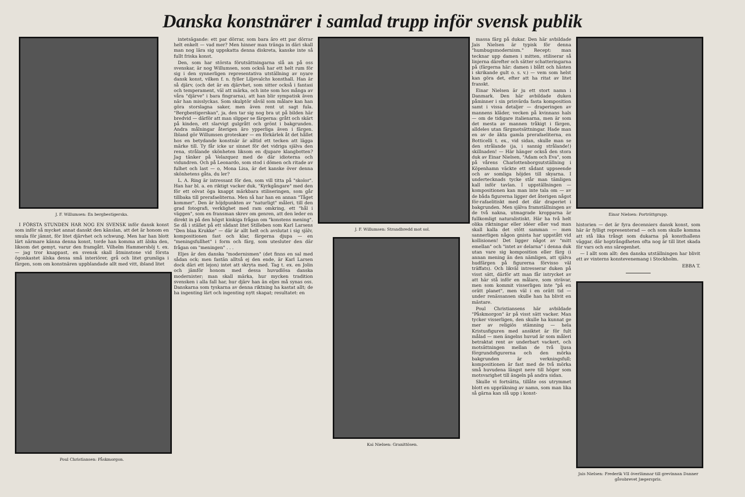Danska konstnärer i samlad trupp inför svensk publik
J. F. Willumsen: En bergbestigerska.
I FÖRSTA STUNDEN HAR NOG EN SVENSK inför dansk konst som inför så mycket annat danskt den känslan, att det är honom en smula för jämnt, för litet djärvhet och schwung. Men har han blott lärt närmare känna denna konst, torde han komma att älska den, liksom det gemyt, varur den framgått. Vilhelm Hammershöj t. ex. — jag tror knappast, en svensk skall åtminstone vid första ögonkastet älska dessa små interiörer, grå och litet grumliga i färgen, som om konstnären uppblandade allt med vitt, ibland litet
Poul Christiansen: Påskmorgon.
intetsägande: ett par dörrar, som bara äro ett par dörrar helt enkelt — vad mer? Men hinner man tränga in däri skall man nog lära sig uppskatta denna diskreta, kanske inte så fullt friska konst.
Den, som har största förutsättningarna slå an på oss svenskar, är nog Willumsen, som också har ett helt rum för sig i den synnerligen representativa utställning av nyare dansk konst, vilken f. n. fyller Liljevalchs konsthall. Han är så djärv, (och det är en djärvhet, som sitter också i fantasi och temperament, väl att märka, och inte som hos många av våra "djärve" i bara fingrarna), att han blir sympatisk även när han misslyckas. Som skulptör såväl som målare kan han göra storslagna saker, men även rent ut sagt fula. "Bergbestigerskan", ja, den tar sig nog bra ut på bilden här bredvid — därför att man slipper se färgerna: grått och skärt på kinden, ett slarvigt gulgrått och grönt i bakgrunden. Andra målningar återigen äro ypperliga även i färgen. Ibland gör Willumsen groteskær — en förkärlek åt det hållet hos en betydande konstnär är alltid ett tecken att lägga märke till. Ty får icke ur sinnet för det vidriga själva den rena, strålande skönheten liksom en djupare klangbotten? Jag tänker på Velazquez med de där idioterna och vidundren. Och på Leonardo, som stod i dömen och ritade av fulhet och last — o, Mona Lisa, är det kanske över denna skönhetens gåta, du ler?
L. A. Ring är intressant för den, som vill titta på "skolor". Han har bl. a. en riktigt vacker duk, "Kyrkgångare" med den för ett oövat öga knappt märkbara stiliseringen, som går tillbaka till prerafaeliterna. Men så har han en annan "Tåget kommer". Den är höjdpunkten av "naturligt" måleri, till den grad fotografi, verklighet med ram omkring, ett "hål i väggen", som en fransman skrev om genren, att den leder en direkt in på den högst kinkiga frågan om "konstens mening". Se då i stället på ett sådant litet Stilleben som Karl Larsens "Den blaa Krukke" — där är allt helt och avslutat i sig själv, kompositionen fast och klar, färgerna djupa — en "meningsfullhet" i form och färg, som utesluter den där frågan om "meningen" . . .
Eljes är den danska "modernismen" (det finns en sal med sådan ock; men fastän alltså ej den ende, är Karl Larsen dock däri ett lejon) intet att skryta med. Tag t. ex. en Jolin och jämför honom med dessa huvudlösa danska modernister; man skall märka, hur mycken tradition svensken i alla fall har, hur djärv han än eljes må synas oss. Danskarna som tyskarna av denna riktning ha kastat allt; de ha ingenting lärt och ingenting nytt skapat; resultatet: en
J. F. Willumsen: Strandbredd mot sol.
Kai Nielsen: Granittösen.
massa färg på dukar. Den här avbildade Jais Nielsen är typisk för denna "humbugsmodernism." Recept: man tecknar upp damen i mitten, stiliserar så linjerna därefter och sätter schatteringarna på (färgerna här: damen i blått och hästen i skrikande gult o. s. v.) — vem som helst kan göra det, efter att ha ritat av litet franskt.
Einar Nielsen är ju ett stort namn i Danmark. Den här avbildade duken påminner i sin prisvärda fasta komposition samt i vissa detaljer — draperingen av mannens kläder, vecken på kvinnans hals — om de tidigare italienarna, men är som det mesta av mannen tråkigt i färgen, alldeles utan färgmotsättningar. Hade man en av de äkta gamla prerafaeliterna, en Botticelli t. ex., vid sidan, skulle man se den strålande (ja, i sannig strålande!) skillnaden! — Här hänger också den stora duk av Einar Nielsen, "Adam och Eva", som på vårens Charlottenborgsutställning i Köpenhamn väckte ett sådant uppseende och av somliga höjdes till skyarna. I undertecknads tycke står man tämligen kall inför tavlan. I uppställningen — kompositionen kan man inte tala om — av de båda figurerna ligger det återigen något för-rafaelitiskt med det där draperiet i bakgrunden. Men själva framställningen av de två nakna, utmagrade kropparna är fullkomligt naturalistiskt. Här ha två helt olika riktningar eller idéer eller vad man skall kalla det stött samman — men sannerligen någon gnista har uppstått vid kollisionen! Det ligger något av "mitt emellan" och "intet av delarna" i denna duk utan vare sig komposition eller färg (i annan mening än den nämligen, att själva hudfärgen på figurerna förvisso väl träffats). Och likväl intresserar duken på visst sätt, därför att man får intrycket av att här stå inför en målare, som strävar, men som kommit visserligen inte "på en orätt planet", men väl i en orätt tid — under renässansen skulle han ha blivit en mästare.
Poul Christiansens här avbildade "Påskmorgon" är på visst sätt vacker. Man tycker visserligen, den skulle ha kunnat ge mer av religiös stämning — hela Kristusfiguren med ansiktet är för fult målad — men ängelns huvud är som måleri betraktat rent av underbart vackert, och motsättningen mellan de två ljusa förgrundsfigurerna och den mörka bakgrunden är verkningsfull; kompositionen är fast med de två mörka små huvudena längst nere till höger som motsvarighet till ängeln på andra sidan.
Skulle vi fortsätta, tillåte oss utrymmet blott en uppräkning av namn, som man lika så gärna kan slå upp i konst-
Einar Nielsen: Porträttgrupp.
historien — det är fyra decenniers dansk konst, som här är fylligt representerad — och som skulle komma att stå lika trångt som dukarna på konsthallens väggar, där hoptrångdheten ofta nog är till litet skada för vars och ens säregenhet.
— I allt som allt: den danska utställningen har blivit ett av vinterns konstevenemang i Stockholm.
EBBA T.
Jais Nielsen: Frederik VII överlämnar till grevinnan Danner gåvobrevet Jægerspris.